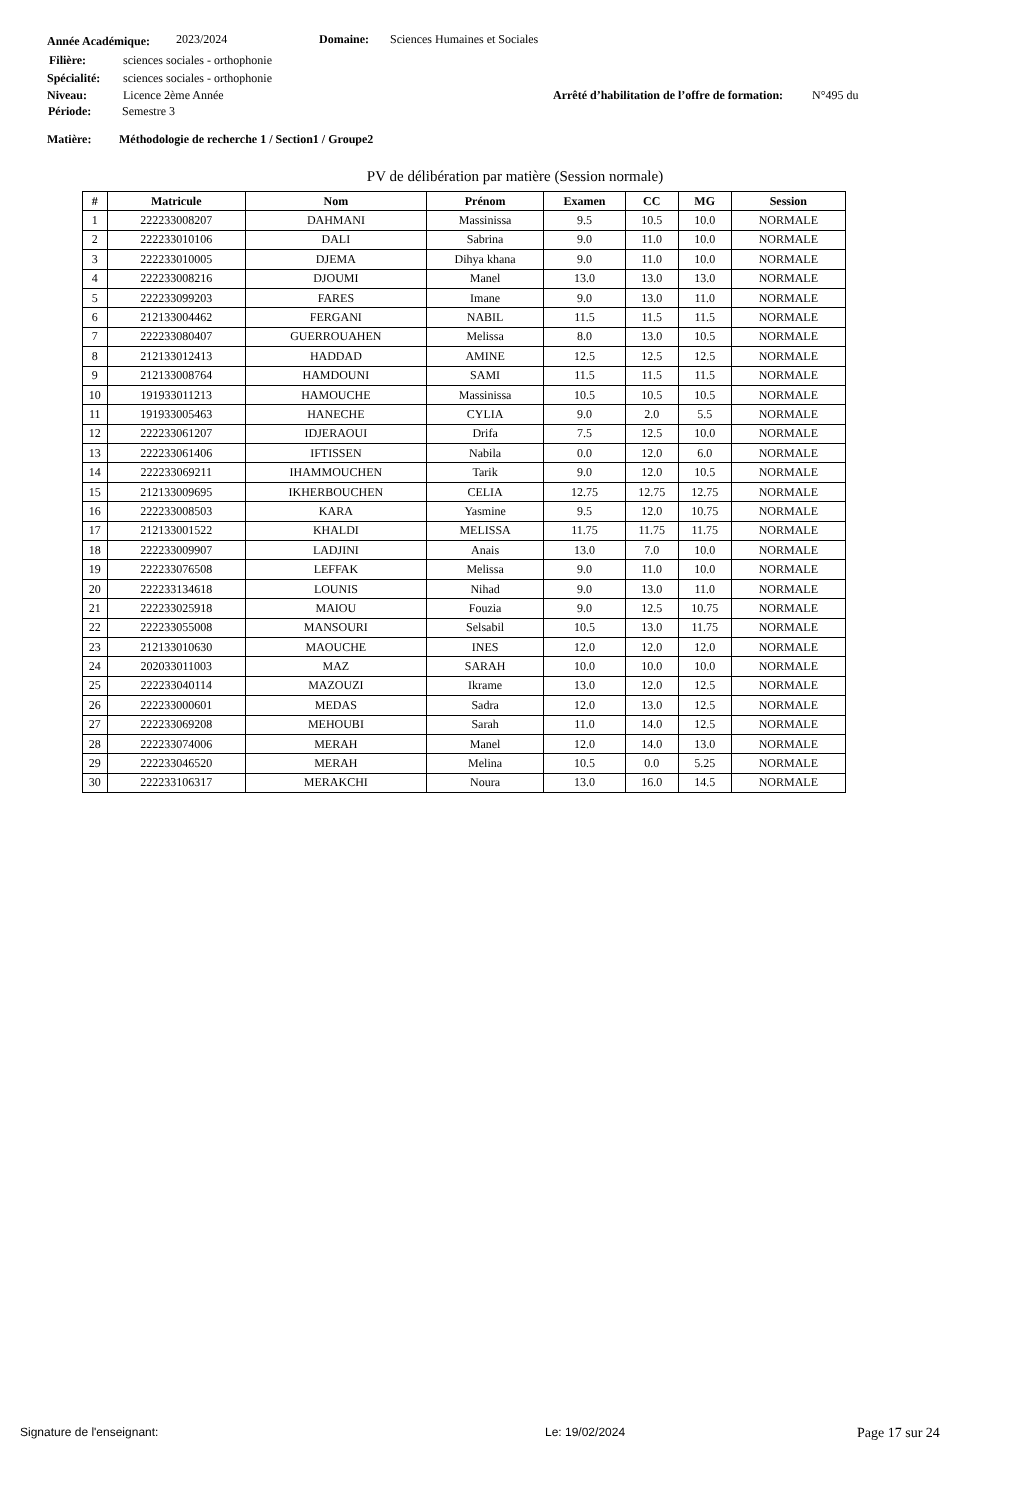Année Académique: 2023/2024 Domaine: Sciences Humaines et Sociales
Filière: sciences sociales - orthophonie
Spécialité: sciences sociales - orthophonie
Niveau: Licence 2ème Année Arrêté d’habilitation de l’offre de formation: N°495 du
Période: Semestre 3
Matière: Méthodologie de recherche 1 / Section1 / Groupe2
PV de délibération par matière (Session normale)
| # | Matricule | Nom | Prénom | Examen | CC | MG | Session |
| --- | --- | --- | --- | --- | --- | --- | --- |
| 1 | 222233008207 | DAHMANI | Massinissa | 9.5 | 10.5 | 10.0 | NORMALE |
| 2 | 222233010106 | DALI | Sabrina | 9.0 | 11.0 | 10.0 | NORMALE |
| 3 | 222233010005 | DJEMA | Dihya khana | 9.0 | 11.0 | 10.0 | NORMALE |
| 4 | 222233008216 | DJOUMI | Manel | 13.0 | 13.0 | 13.0 | NORMALE |
| 5 | 222233099203 | FARES | Imane | 9.0 | 13.0 | 11.0 | NORMALE |
| 6 | 212133004462 | FERGANI | NABIL | 11.5 | 11.5 | 11.5 | NORMALE |
| 7 | 222233080407 | GUERROUAHEN | Melissa | 8.0 | 13.0 | 10.5 | NORMALE |
| 8 | 212133012413 | HADDAD | AMINE | 12.5 | 12.5 | 12.5 | NORMALE |
| 9 | 212133008764 | HAMDOUNI | SAMI | 11.5 | 11.5 | 11.5 | NORMALE |
| 10 | 191933011213 | HAMOUCHE | Massinissa | 10.5 | 10.5 | 10.5 | NORMALE |
| 11 | 191933005463 | HANECHE | CYLIA | 9.0 | 2.0 | 5.5 | NORMALE |
| 12 | 222233061207 | IDJERAOUI | Drifa | 7.5 | 12.5 | 10.0 | NORMALE |
| 13 | 222233061406 | IFTISSEN | Nabila | 0.0 | 12.0 | 6.0 | NORMALE |
| 14 | 222233069211 | IHAMMOUCHEN | Tarik | 9.0 | 12.0 | 10.5 | NORMALE |
| 15 | 212133009695 | IKHERBOUCHEN | CELIA | 12.75 | 12.75 | 12.75 | NORMALE |
| 16 | 222233008503 | KARA | Yasmine | 9.5 | 12.0 | 10.75 | NORMALE |
| 17 | 212133001522 | KHALDI | MELISSA | 11.75 | 11.75 | 11.75 | NORMALE |
| 18 | 222233009907 | LADJINI | Anais | 13.0 | 7.0 | 10.0 | NORMALE |
| 19 | 222233076508 | LEFFAK | Melissa | 9.0 | 11.0 | 10.0 | NORMALE |
| 20 | 222233134618 | LOUNIS | Nihad | 9.0 | 13.0 | 11.0 | NORMALE |
| 21 | 222233025918 | MAIOU | Fouzia | 9.0 | 12.5 | 10.75 | NORMALE |
| 22 | 222233055008 | MANSOURI | Selsabil | 10.5 | 13.0 | 11.75 | NORMALE |
| 23 | 212133010630 | MAOUCHE | INES | 12.0 | 12.0 | 12.0 | NORMALE |
| 24 | 202033011003 | MAZ | SARAH | 10.0 | 10.0 | 10.0 | NORMALE |
| 25 | 222233040114 | MAZOUZI | Ikrame | 13.0 | 12.0 | 12.5 | NORMALE |
| 26 | 222233000601 | MEDAS | Sadra | 12.0 | 13.0 | 12.5 | NORMALE |
| 27 | 222233069208 | MEHOUBI | Sarah | 11.0 | 14.0 | 12.5 | NORMALE |
| 28 | 222233074006 | MERAH | Manel | 12.0 | 14.0 | 13.0 | NORMALE |
| 29 | 222233046520 | MERAH | Melina | 10.5 | 0.0 | 5.25 | NORMALE |
| 30 | 222233106317 | MERAKCHI | Noura | 13.0 | 16.0 | 14.5 | NORMALE |
Signature de l'enseignant: Le: 19/02/2024 Page 17 sur 24